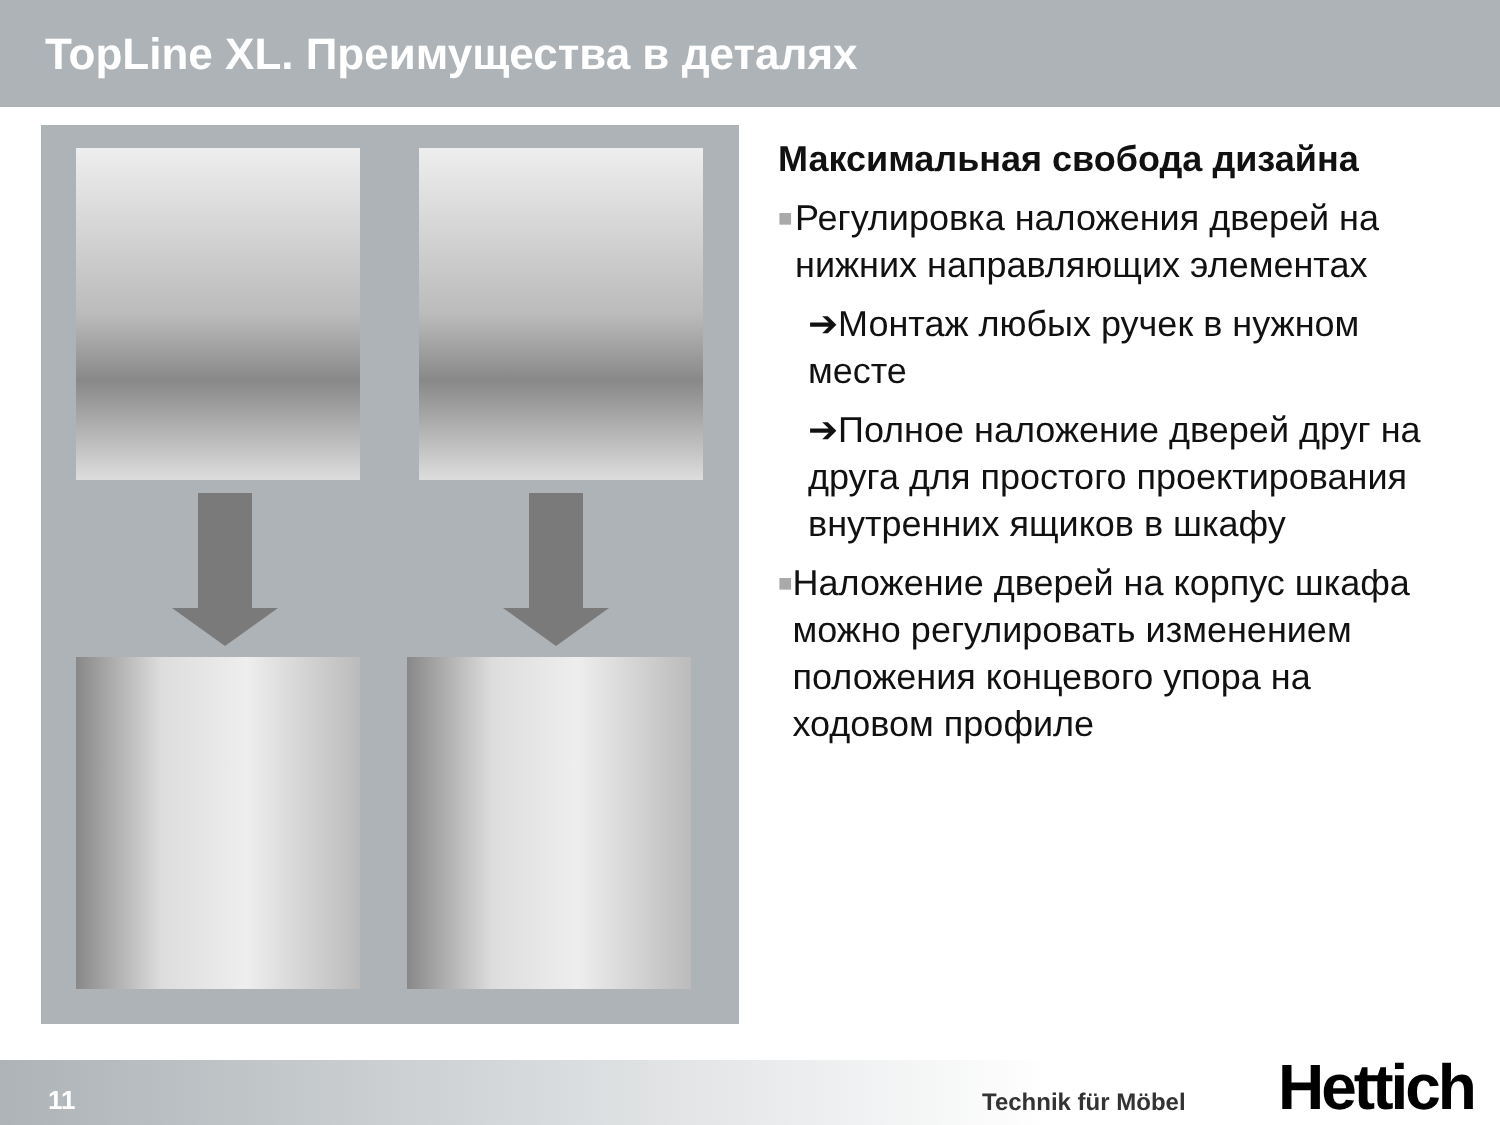TopLine XL. Преимущества в деталях
Максимальная свобода дизайна
■ Регулировка наложения дверей на нижних направляющих элементах
➔Монтаж любых ручек в нужном месте
➔Полное наложение дверей друг на друга для простого проектирования внутренних ящиков в шкафу
■ Наложение дверей на корпус шкафа можно регулировать изменением положения концевого упора на ходовом профиле
11 Technik für Möbel Hettich